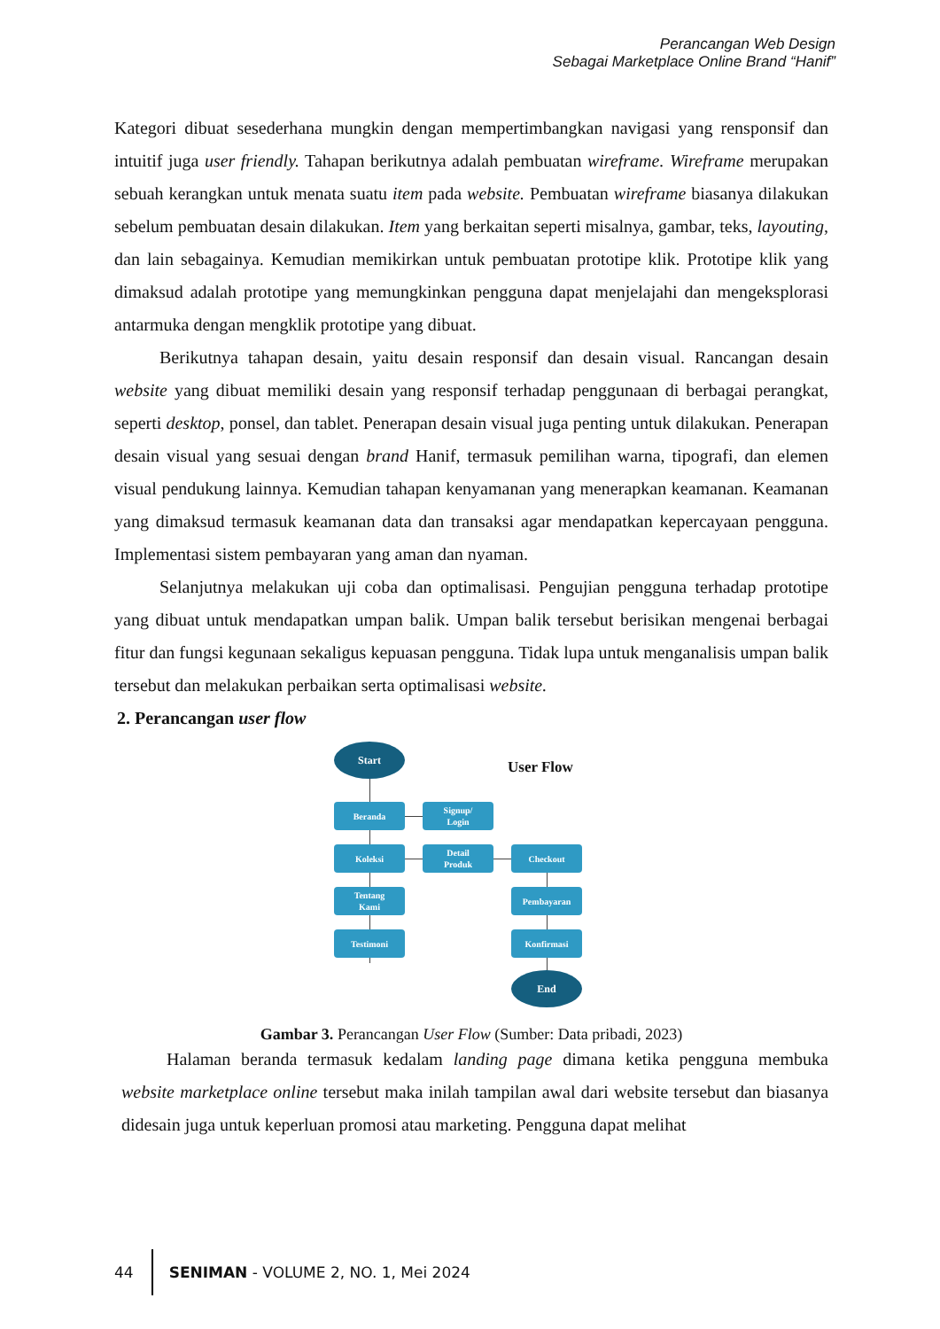Perancangan Web Design
Sebagai Marketplace Online Brand “Hanif”
Kategori dibuat sesederhana mungkin dengan mempertimbangkan navigasi yang rensponsif dan intuitif juga user friendly. Tahapan berikutnya adalah pembuatan wireframe. Wireframe merupakan sebuah kerangkan untuk menata suatu item pada website. Pembuatan wireframe biasanya dilakukan sebelum pembuatan desain dilakukan. Item yang berkaitan seperti misalnya, gambar, teks, layouting, dan lain sebagainya. Kemudian memikirkan untuk pembuatan prototipe klik. Prototipe klik yang dimaksud adalah prototipe yang memungkinkan pengguna dapat menjelajahi dan mengeksplorasi antarmuka dengan mengklik prototipe yang dibuat.
Berikutnya tahapan desain, yaitu desain responsif dan desain visual. Rancangan desain website yang dibuat memiliki desain yang responsif terhadap penggunaan di berbagai perangkat, seperti desktop, ponsel, dan tablet. Penerapan desain visual juga penting untuk dilakukan. Penerapan desain visual yang sesuai dengan brand Hanif, termasuk pemilihan warna, tipografi, dan elemen visual pendukung lainnya. Kemudian tahapan kenyamanan yang menerapkan keamanan. Keamanan yang dimaksud termasuk keamanan data dan transaksi agar mendapatkan kepercayaan pengguna. Implementasi sistem pembayaran yang aman dan nyaman.
Selanjutnya melakukan uji coba dan optimalisasi. Pengujian pengguna terhadap prototipe yang dibuat untuk mendapatkan umpan balik. Umpan balik tersebut berisikan mengenai berbagai fitur dan fungsi kegunaan sekaligus kepuasan pengguna. Tidak lupa untuk menganalisis umpan balik tersebut dan melakukan perbaikan serta optimalisasi website.
2. Perancangan user flow
Start
User Flow
Beranda
Signup/
Login
Koleksi
Detail
Produk
Checkout
Tentang
Kami
Pembayaran
Testimoni Konfirmasi
End
Gambar 3. Perancangan User Flow (Sumber: Data pribadi, 2023)
Halaman beranda termasuk kedalam landing page dimana ketika pengguna membuka website marketplace online tersebut maka inilah tampilan awal dari website tersebut dan biasanya didesain juga untuk keperluan promosi atau marketing. Pengguna dapat melihat
44 SENIMAN - VOLUME 2, NO. 1, Mei 2024